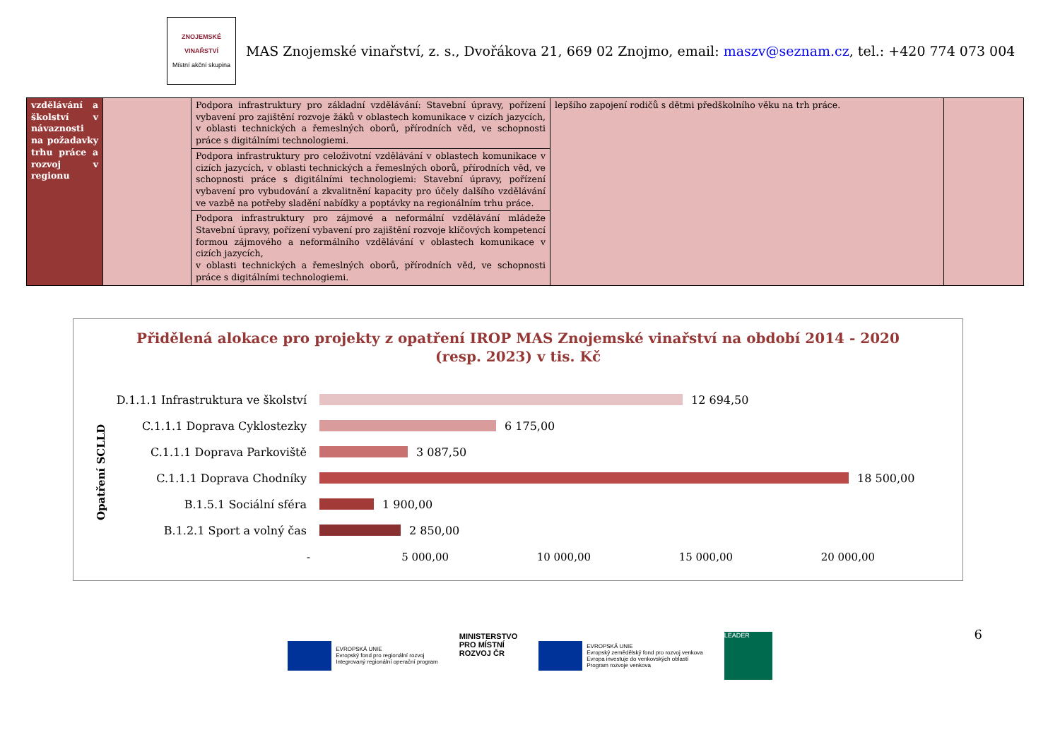ZNOJEMSKÉ
VINAŘSTVÍ
Místní akční skupina
MAS Znojemské vinařství, z. s., Dvořákova 21, 669 02 Znojmo, email: maszv@seznam.cz, tel.: +420 774 073 004
| vzdělávání a školství v návaznosti na požadavky trhu práce a rozvoj v regionu | | Podpora infrastruktury pro základní vzdělávání: Stavební úpravy, pořízení vybavení pro zajištění rozvoje žáků v oblastech komunikace v cizích jazycích, v oblasti technických a řemeslných oborů, přírodních věd, ve schopnosti práce s digitálními technologiemi. | lepšího zapojení rodičů s dětmi předškolního věku na trh práce. | |
| | | Podpora infrastruktury pro celoživotní vzdělávání v oblastech komunikace v cizích jazycích, v oblasti technických a řemeslných oborů, přírodních věd, ve schopnosti práce s digitálními technologiemi: Stavební úpravy, pořízení vybavení pro vybudování a zkvalitnění kapacity pro účely dalšího vzdělávání ve vazbě na potřeby sladění nabídky a poptávky na regionálním trhu práce. | | |
| | | Podpora infrastruktury pro zájmové a neformální vzdělávání mládeže Stavební úpravy, pořízení vybavení pro zajištění rozvoje klíčových kompetencí formou zájmového a neformálního vzdělávání v oblastech komunikace v cizích jazycích, v oblasti technických a řemeslných oborů, přírodních věd, ve schopnosti práce s digitálními technologiemi. | | |
Přidělená alokace pro projekty z opatření IROP MAS Znojemské vinařství na období 2014 - 2020
(resp. 2023) v tis. Kč
Opatření SCLLD
D.1.1.1 Infrastruktura ve školství 12 694,50
C.1.1.1 Doprava Cyklostezky 6 175,00
C.1.1.1 Doprava Parkoviště 3 087,50
C.1.1.1 Doprava Chodníky 18 500,00
B.1.5.1 Sociální sféra 1 900,00
B.1.2.1 Sport a volný čas 2 850,00
- 5 000,00 10 000,00 15 000,00 20 000,00
6
EVROPSKÁ UNIE
Evropský fond pro regionální rozvoj
Integrovaný regionální operační program
MINISTERSTVO
PRO MÍSTNÍ
ROZVOJ ČR
EVROPSKÁ UNIE
Evropský zemědělský fond pro rozvoj venkova
Evropa investuje do venkovských oblastí
Program rozvoje venkova
LEADER